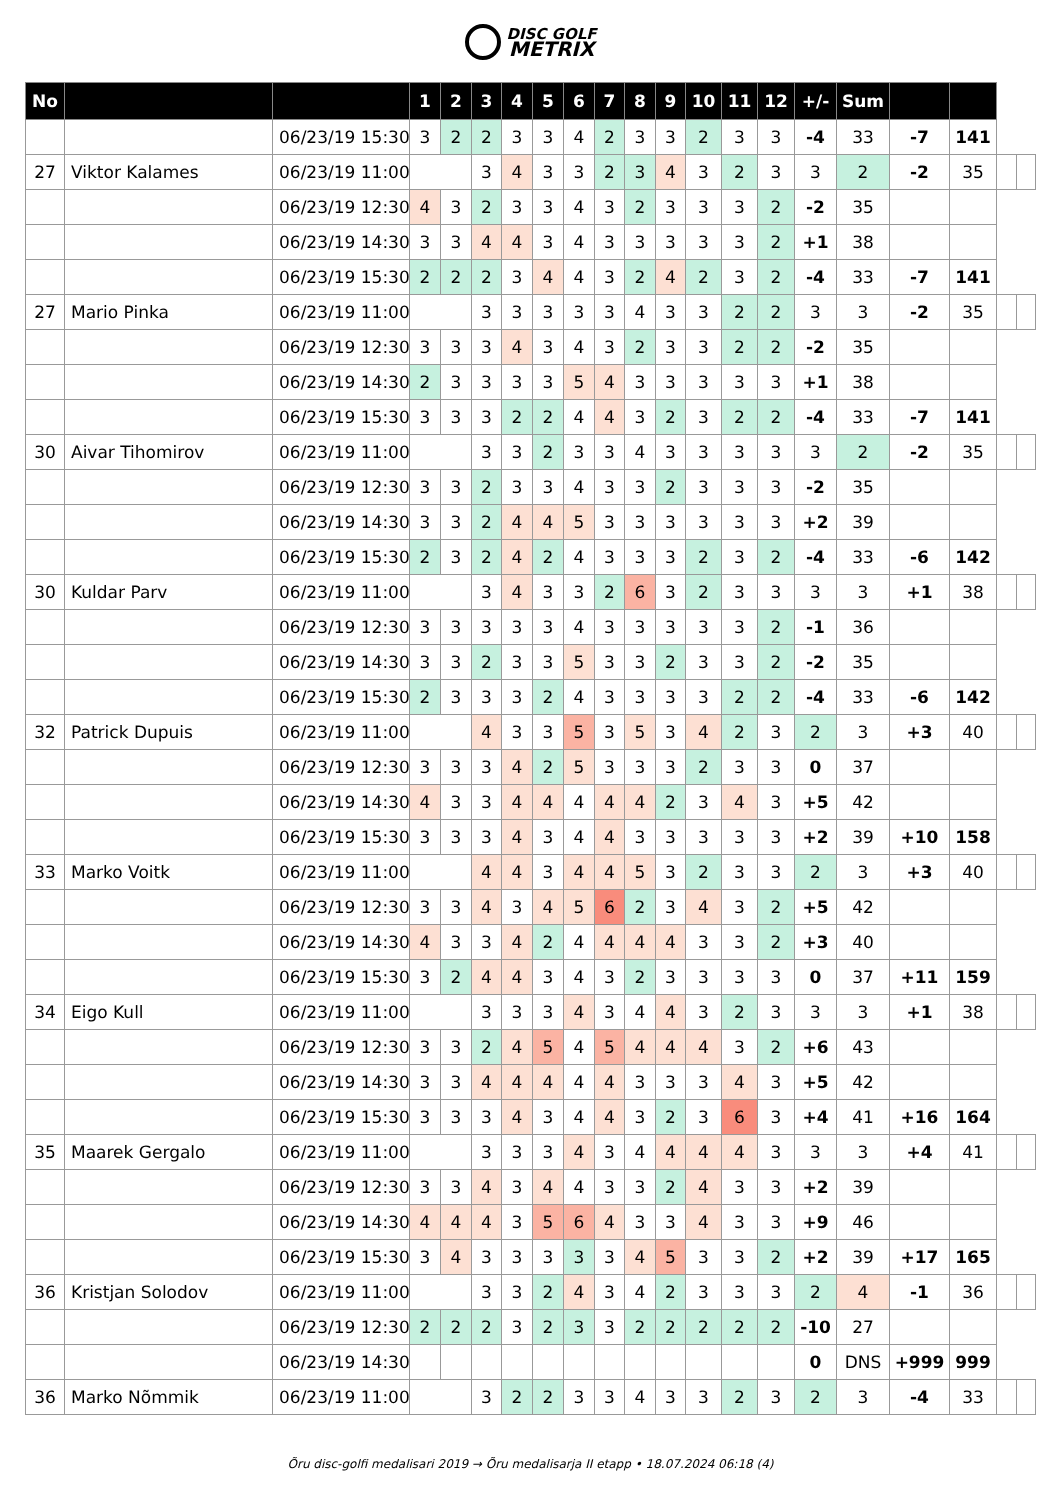DISC GOLF
METRIX
| No | | | 1 | 2 | 3 | 4 | 5 | 6 | 7 | 8 | 9 | 10 | 11 | 12 | +/- | Sum | | | | |
| | | 06/23/19 15:30 | 3 | 2 | 2 | 3 | 3 | 4 | 2 | 3 | 3 | 2 | 3 | 3 | -4 | 33 | -7 | 141 | | |
| 27 | Viktor Kalames | 06/23/19 11:00 | | | 3 | 4 | 3 | 3 | 2 | 3 | 4 | 3 | 2 | 3 | 3 | 2 | -2 | 35 | | |
| | | 06/23/19 12:30 | 4 | 3 | 2 | 3 | 3 | 4 | 3 | 2 | 3 | 3 | 3 | 2 | -2 | 35 | | | | |
| | | 06/23/19 14:30 | 3 | 3 | 4 | 4 | 3 | 4 | 3 | 3 | 3 | 3 | 3 | 2 | +1 | 38 | | | | |
| | | 06/23/19 15:30 | 2 | 2 | 2 | 3 | 4 | 4 | 3 | 2 | 4 | 2 | 3 | 2 | -4 | 33 | -7 | 141 | | |
| 27 | Mario Pinka | 06/23/19 11:00 | | | 3 | 3 | 3 | 3 | 3 | 4 | 3 | 3 | 2 | 2 | 3 | 3 | -2 | 35 | | |
| | | 06/23/19 12:30 | 3 | 3 | 3 | 4 | 3 | 4 | 3 | 2 | 3 | 3 | 2 | 2 | -2 | 35 | | | | |
| | | 06/23/19 14:30 | 2 | 3 | 3 | 3 | 3 | 5 | 4 | 3 | 3 | 3 | 3 | 3 | +1 | 38 | | | | |
| | | 06/23/19 15:30 | 3 | 3 | 3 | 2 | 2 | 4 | 4 | 3 | 2 | 3 | 2 | 2 | -4 | 33 | -7 | 141 | | |
| 30 | Aivar Tihomirov | 06/23/19 11:00 | | | 3 | 3 | 2 | 3 | 3 | 4 | 3 | 3 | 3 | 3 | 3 | 2 | -2 | 35 | | |
| | | 06/23/19 12:30 | 3 | 3 | 2 | 3 | 3 | 4 | 3 | 3 | 2 | 3 | 3 | 3 | -2 | 35 | | | | |
| | | 06/23/19 14:30 | 3 | 3 | 2 | 4 | 4 | 5 | 3 | 3 | 3 | 3 | 3 | 3 | +2 | 39 | | | | |
| | | 06/23/19 15:30 | 2 | 3 | 2 | 4 | 2 | 4 | 3 | 3 | 3 | 2 | 3 | 2 | -4 | 33 | -6 | 142 | | |
| 30 | Kuldar Parv | 06/23/19 11:00 | | | 3 | 4 | 3 | 3 | 2 | 6 | 3 | 2 | 3 | 3 | 3 | 3 | +1 | 38 | | |
| | | 06/23/19 12:30 | 3 | 3 | 3 | 3 | 3 | 4 | 3 | 3 | 3 | 3 | 3 | 2 | -1 | 36 | | | | |
| | | 06/23/19 14:30 | 3 | 3 | 2 | 3 | 3 | 5 | 3 | 3 | 2 | 3 | 3 | 2 | -2 | 35 | | | | |
| | | 06/23/19 15:30 | 2 | 3 | 3 | 3 | 2 | 4 | 3 | 3 | 3 | 3 | 2 | 2 | -4 | 33 | -6 | 142 | | |
| 32 | Patrick Dupuis | 06/23/19 11:00 | | | 4 | 3 | 3 | 5 | 3 | 5 | 3 | 4 | 2 | 3 | 2 | 3 | +3 | 40 | | |
| | | 06/23/19 12:30 | 3 | 3 | 3 | 4 | 2 | 5 | 3 | 3 | 3 | 2 | 3 | 3 | 0 | 37 | | | | |
| | | 06/23/19 14:30 | 4 | 3 | 3 | 4 | 4 | 4 | 4 | 4 | 2 | 3 | 4 | 3 | +5 | 42 | | | | |
| | | 06/23/19 15:30 | 3 | 3 | 3 | 4 | 3 | 4 | 4 | 3 | 3 | 3 | 3 | 3 | +2 | 39 | +10 | 158 | | |
| 33 | Marko Voitk | 06/23/19 11:00 | | | 4 | 4 | 3 | 4 | 4 | 5 | 3 | 2 | 3 | 3 | 2 | 3 | +3 | 40 | | |
| | | 06/23/19 12:30 | 3 | 3 | 4 | 3 | 4 | 5 | 6 | 2 | 3 | 4 | 3 | 2 | +5 | 42 | | | | |
| | | 06/23/19 14:30 | 4 | 3 | 3 | 4 | 2 | 4 | 4 | 4 | 4 | 3 | 3 | 2 | +3 | 40 | | | | |
| | | 06/23/19 15:30 | 3 | 2 | 4 | 4 | 3 | 4 | 3 | 2 | 3 | 3 | 3 | 3 | 0 | 37 | +11 | 159 | | |
| 34 | Eigo Kull | 06/23/19 11:00 | | | 3 | 3 | 3 | 4 | 3 | 4 | 4 | 3 | 2 | 3 | 3 | 3 | +1 | 38 | | |
| | | 06/23/19 12:30 | 3 | 3 | 2 | 4 | 5 | 4 | 5 | 4 | 4 | 4 | 3 | 2 | +6 | 43 | | | | |
| | | 06/23/19 14:30 | 3 | 3 | 4 | 4 | 4 | 4 | 4 | 3 | 3 | 3 | 4 | 3 | +5 | 42 | | | | |
| | | 06/23/19 15:30 | 3 | 3 | 3 | 4 | 3 | 4 | 4 | 3 | 2 | 3 | 6 | 3 | +4 | 41 | +16 | 164 | | |
| 35 | Maarek Gergalo | 06/23/19 11:00 | | | 3 | 3 | 3 | 4 | 3 | 4 | 4 | 4 | 4 | 3 | 3 | 3 | +4 | 41 | | |
| | | 06/23/19 12:30 | 3 | 3 | 4 | 3 | 4 | 4 | 3 | 3 | 2 | 4 | 3 | 3 | +2 | 39 | | | | |
| | | 06/23/19 14:30 | 4 | 4 | 4 | 3 | 5 | 6 | 4 | 3 | 3 | 4 | 3 | 3 | +9 | 46 | | | | |
| | | 06/23/19 15:30 | 3 | 4 | 3 | 3 | 3 | 3 | 3 | 4 | 5 | 3 | 3 | 2 | +2 | 39 | +17 | 165 | | |
| 36 | Kristjan Solodov | 06/23/19 11:00 | | | 3 | 3 | 2 | 4 | 3 | 4 | 2 | 3 | 3 | 3 | 2 | 4 | -1 | 36 | | |
| | | 06/23/19 12:30 | 2 | 2 | 2 | 3 | 2 | 3 | 3 | 2 | 2 | 2 | 2 | 2 | -10 | 27 | | | | |
| | | 06/23/19 14:30 | | | | | | | | | | | | | 0 | DNS | +999 | 999 | | |
| 36 | Marko Nõmmik | 06/23/19 11:00 | | | 3 | 2 | 2 | 3 | 3 | 4 | 3 | 3 | 2 | 3 | 2 | 3 | -4 | 33 | | |
Õru disc-golfi medalisari 2019 → Õru medalisarja II etapp • 18.07.2024 06:18 (4)